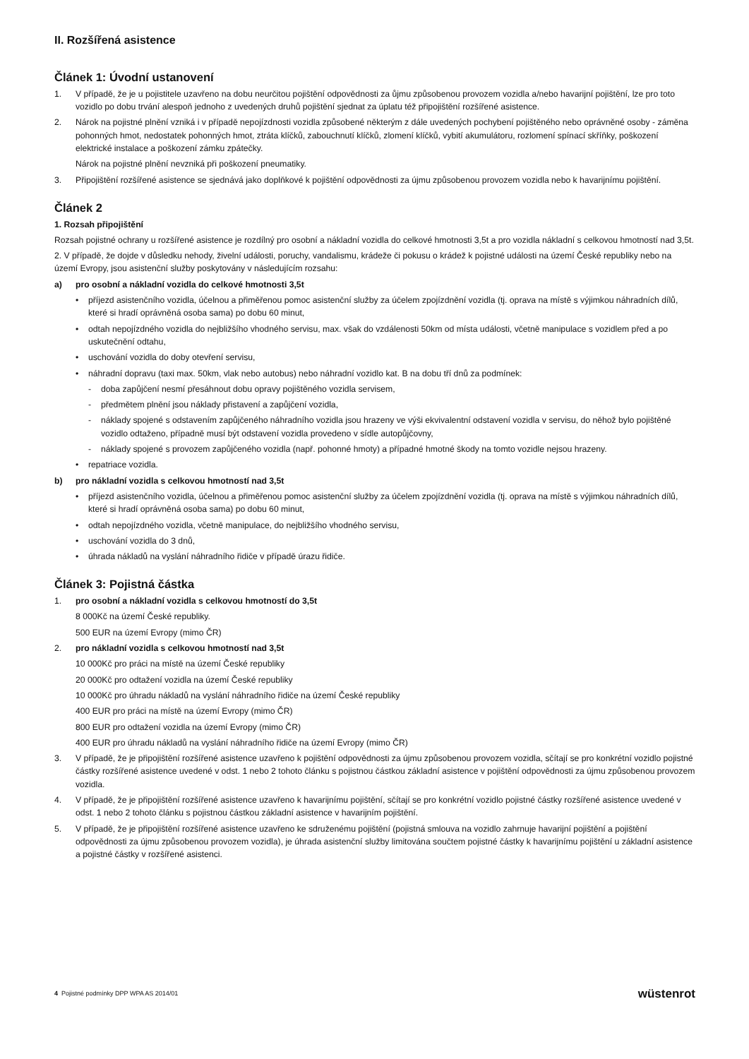II. Rozšířená asistence
Článek 1: Úvodní ustanovení
1. V případě, že je u pojistitele uzavřeno na dobu neurčitou pojištění odpovědnosti za ůjmu způsobenou provozem vozidla a/nebo havarijní pojištění, lze pro toto vozidlo po dobu trvání alespoň jednoho z uvedených druhů pojištění sjednat za úplatu též připojištění rozšířené asistence.
2. Nárok na pojistné plnění vzniká i v případě nepojízdnosti vozidla způsobené některým z dále uvedených pochybení pojištěného nebo oprávněné osoby - záměna pohonných hmot, nedostatek pohonných hmot, ztráta klíčků, zabouchnutí klíčků, zlomení klíčků, vybití akumulátoru, rozlomení spínací skříňky, poškození elektrické instalace a poškození zámku zpátečky.
Nárok na pojistné plnění nevzniká při poškození pneumatiky.
3. Připojištění rozšířené asistence se sjednává jako doplňkové k pojištění odpovědnosti za újmu způsobenou provozem vozidla nebo k havarijnímu pojištění.
Článek 2
1. Rozsah připojištění
Rozsah pojistné ochrany u rozšířené asistence je rozdílný pro osobní a nákladní vozidla do celkové hmotnosti 3,5t a pro vozidla nákladní s celkovou hmotností nad 3,5t.
2. V případě, že dojde v důsledku nehody, živelní události, poruchy, vandalismu, krádeže či pokusu o krádež k pojistné události na území České republiky nebo na území Evropy, jsou asistenční služby poskytovány v následujícím rozsahu:
a) pro osobní a nákladní vozidla do celkové hmotnosti 3,5t
• příjezd asistenčního vozidla, účelnou a přiměřenou pomoc asistenční služby za účelem zpojízdnění vozidla (tj. oprava na místě s výjimkou náhradních dílů, které si hradí oprávněná osoba sama) po dobu 60 minut,
• odtah nepojízdného vozidla do nejbližšího vhodného servisu, max. však do vzdálenosti 50km od místa události, včetně manipulace s vozidlem před a po uskutečnění odtahu,
• uschování vozidla do doby otevření servisu,
• náhradní dopravu (taxi max. 50km, vlak nebo autobus) nebo náhradní vozidlo kat. B na dobu tří dnů za podmínek:
- doba zapůjčení nesmí přesáhnout dobu opravy pojištěného vozidla servisem,
- předmětem plnění jsou náklady přistavení a zapůjčení vozidla,
- náklady spojené s odstavením zapůjčeného náhradního vozidla jsou hrazeny ve výši ekvivalentní odstavení vozidla v servisu, do něhož bylo pojištěné vozidlo odtaženo, případně musí být odstavení vozidla provedeno v sídle autopůjčovny,
- náklady spojené s provozem zapůjčeného vozidla (např. pohonné hmoty) a případné hmotné škody na tomto vozidle nejsou hrazeny.
• repatriace vozidla.
b) pro nákladní vozidla s celkovou hmotností nad 3,5t
• příjezd asistenčního vozidla, účelnou a přiměřenou pomoc asistenční služby za účelem zpojízdnění vozidla (tj. oprava na místě s výjimkou náhradních dílů, které si hradí oprávněná osoba sama) po dobu 60 minut,
• odtah nepojízdného vozidla, včetně manipulace, do nejbližšího vhodného servisu,
• uschování vozidla do 3 dnů,
• úhrada nákladů na vyslání náhradního řidiče v případě úrazu řidiče.
Článek 3: Pojistná částka
1. pro osobní a nákladní vozidla s celkovou hmotností do 3,5t
8 000Kč na území České republiky.
500 EUR na území Evropy (mimo ČR)
2. pro nákladní vozidla s celkovou hmotností nad 3,5t
10 000Kč pro práci na místě na území České republiky
20 000Kč pro odtažení vozidla na území České republiky
10 000Kč pro úhradu nákladů na vyslání náhradního řidiče na území České republiky
400 EUR pro práci na místě na území Evropy (mimo ČR)
800 EUR pro odtažení vozidla na území Evropy (mimo ČR)
400 EUR pro úhradu nákladů na vyslání náhradního řidiče na území Evropy (mimo ČR)
3. V případě, že je připojištění rozšířené asistence uzavřeno k pojištění odpovědnosti za újmu způsobenou provozem vozidla, sčítají se pro konkrétní vozidlo pojistné částky rozšířené asistence uvedené v odst. 1 nebo 2 tohoto článku s pojistnou částkou základní asistence v pojištění odpovědnosti za újmu způsobenou provozem vozidla.
4. V případě, že je připojištění rozšířené asistence uzavřeno k havarijnímu pojištění, sčítají se pro konkrétní vozidlo pojistné částky rozšířené asistence uvedené v odst. 1 nebo 2 tohoto článku s pojistnou částkou základní asistence v havarijním pojištění.
5. V případě, že je připojištění rozšířené asistence uzavřeno ke sdruženému pojištění (pojistná smlouva na vozidlo zahrnuje havarijní pojištění a pojištění odpovědnosti za újmu způsobenou provozem vozidla), je úhrada asistenční služby limitována součtem pojistné částky k havarijnímu pojištění u základní asistence a pojistné částky v rozšířené asistenci.
4 Pojistné podmínky DPP WPA AS 2014/01 wüstenrot